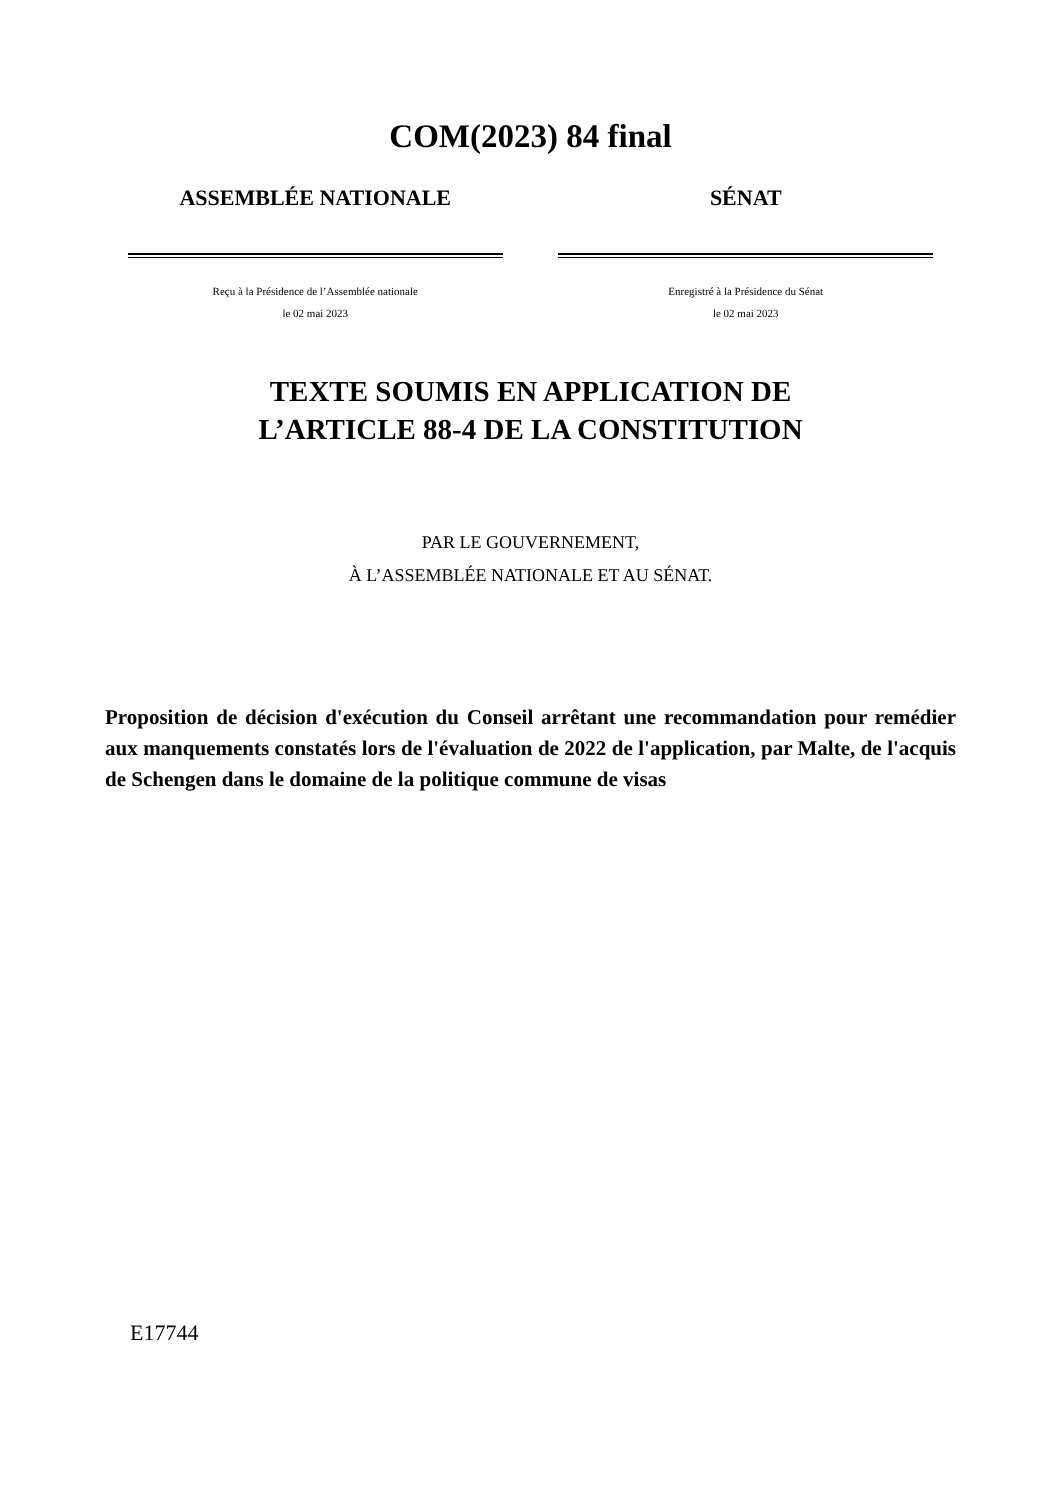COM(2023) 84 final
ASSEMBLÉE NATIONALE
Reçu à la Présidence de l’Assemblée nationale
le 02 mai 2023
SÉNAT
Enregistré à la Présidence du Sénat
le 02 mai 2023
TEXTE SOUMIS EN APPLICATION DE
L’ARTICLE 88-4 DE LA CONSTITUTION
PAR LE GOUVERNEMENT,
À L’ASSEMBLÉE NATIONALE ET AU SÉNAT.
Proposition de décision d'exécution du Conseil arrêtant une recommandation pour remédier aux manquements constatés lors de l'évaluation de 2022 de l'application, par Malte, de l'acquis de Schengen dans le domaine de la politique commune de visas
E17744